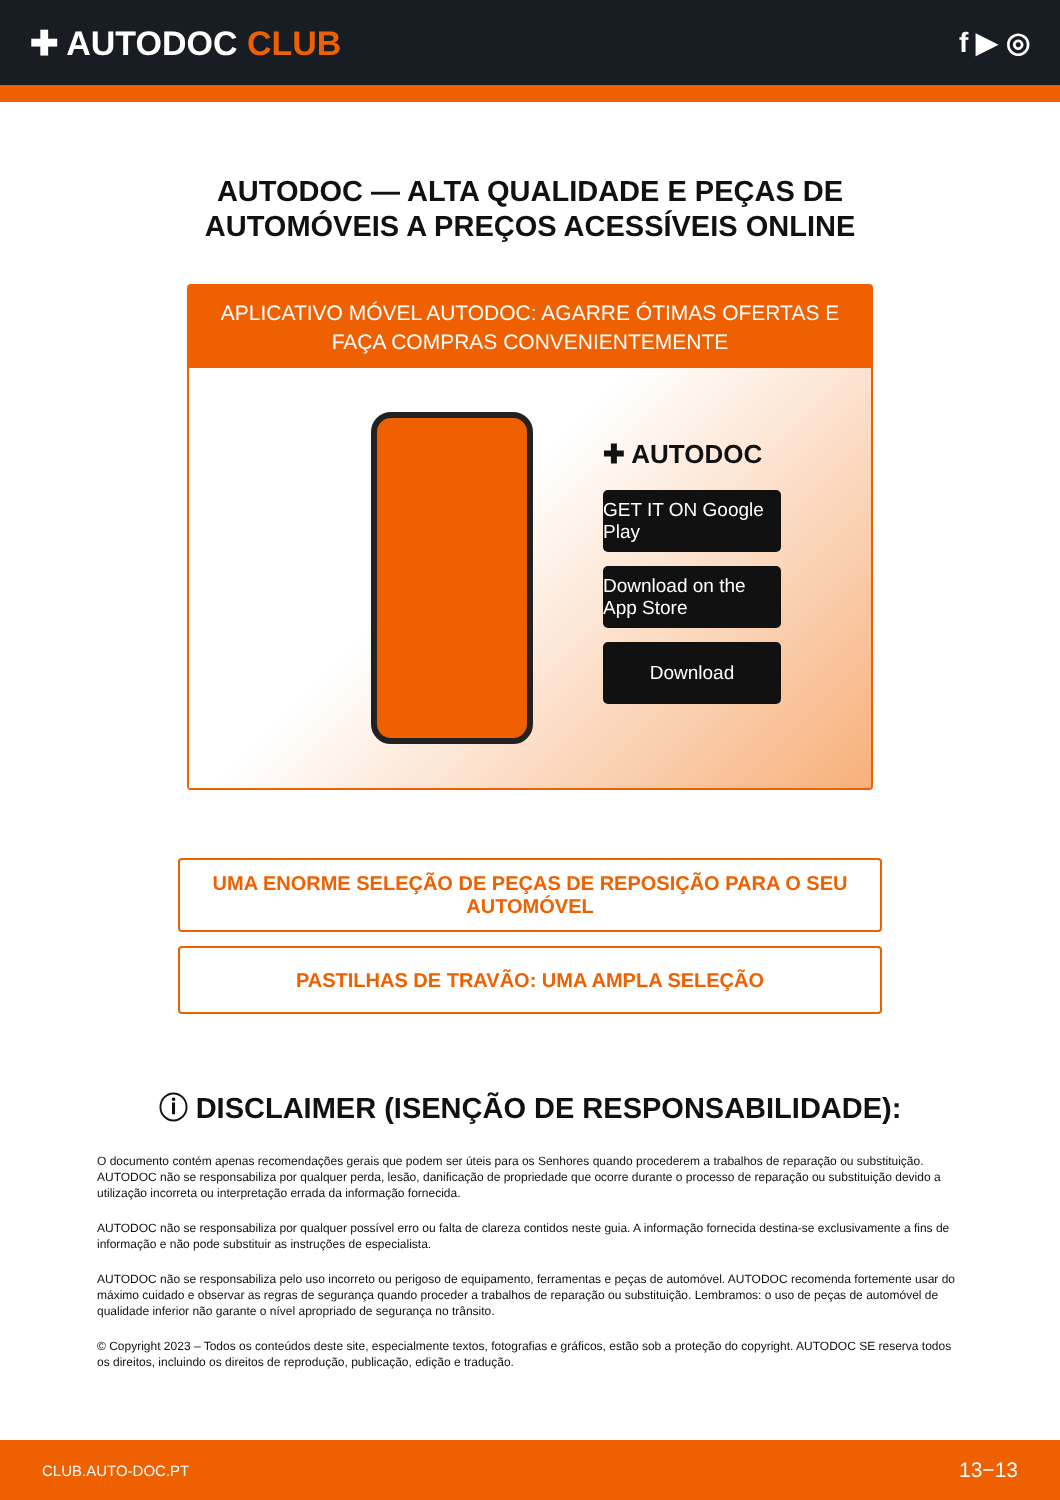✚ AUTODOC CLUB
f ▶ ◎
AUTODOC — ALTA QUALIDADE E PEÇAS DE
AUTOMÓVEIS A PREÇOS ACESSÍVEIS ONLINE
APLICATIVO MÓVEL AUTODOC: AGARRE ÓTIMAS OFERTAS E FAÇA COMPRAS CONVENIENTEMENTE
✚ AUTODOC
GET IT ON Google Play
Download on the App Store
Download
UMA ENORME SELEÇÃO DE PEÇAS DE REPOSIÇÃO PARA O SEU AUTOMÓVEL
PASTILHAS DE TRAVÃO: UMA AMPLA SELEÇÃO
ⓘ DISCLAIMER (ISENÇÃO DE RESPONSABILIDADE):
O documento contém apenas recomendações gerais que podem ser úteis para os Senhores quando procederem a trabalhos de reparação ou substituição. AUTODOC não se responsabiliza por qualquer perda, lesão, danificação de propriedade que ocorre durante o processo de reparação ou substituição devido a utilização incorreta ou interpretação errada da informação fornecida.
AUTODOC não se responsabiliza por qualquer possível erro ou falta de clareza contidos neste guia. A informação fornecida destina-se exclusivamente a fins de informação e não pode substituir as instruções de especialista.
AUTODOC não se responsabiliza pelo uso incorreto ou perigoso de equipamento, ferramentas e peças de automóvel. AUTODOC recomenda fortemente usar do máximo cuidado e observar as regras de segurança quando proceder a trabalhos de reparação ou substituição. Lembramos: o uso de peças de automóvel de qualidade inferior não garante o nível apropriado de segurança no trânsito.
© Copyright 2023 – Todos os conteúdos deste site, especialmente textos, fotografias e gráficos, estão sob a proteção do copyright. AUTODOC SE reserva todos os direitos, incluindo os direitos de reprodução, publicação, edição e tradução.
CLUB.AUTO-DOC.PT 13−13